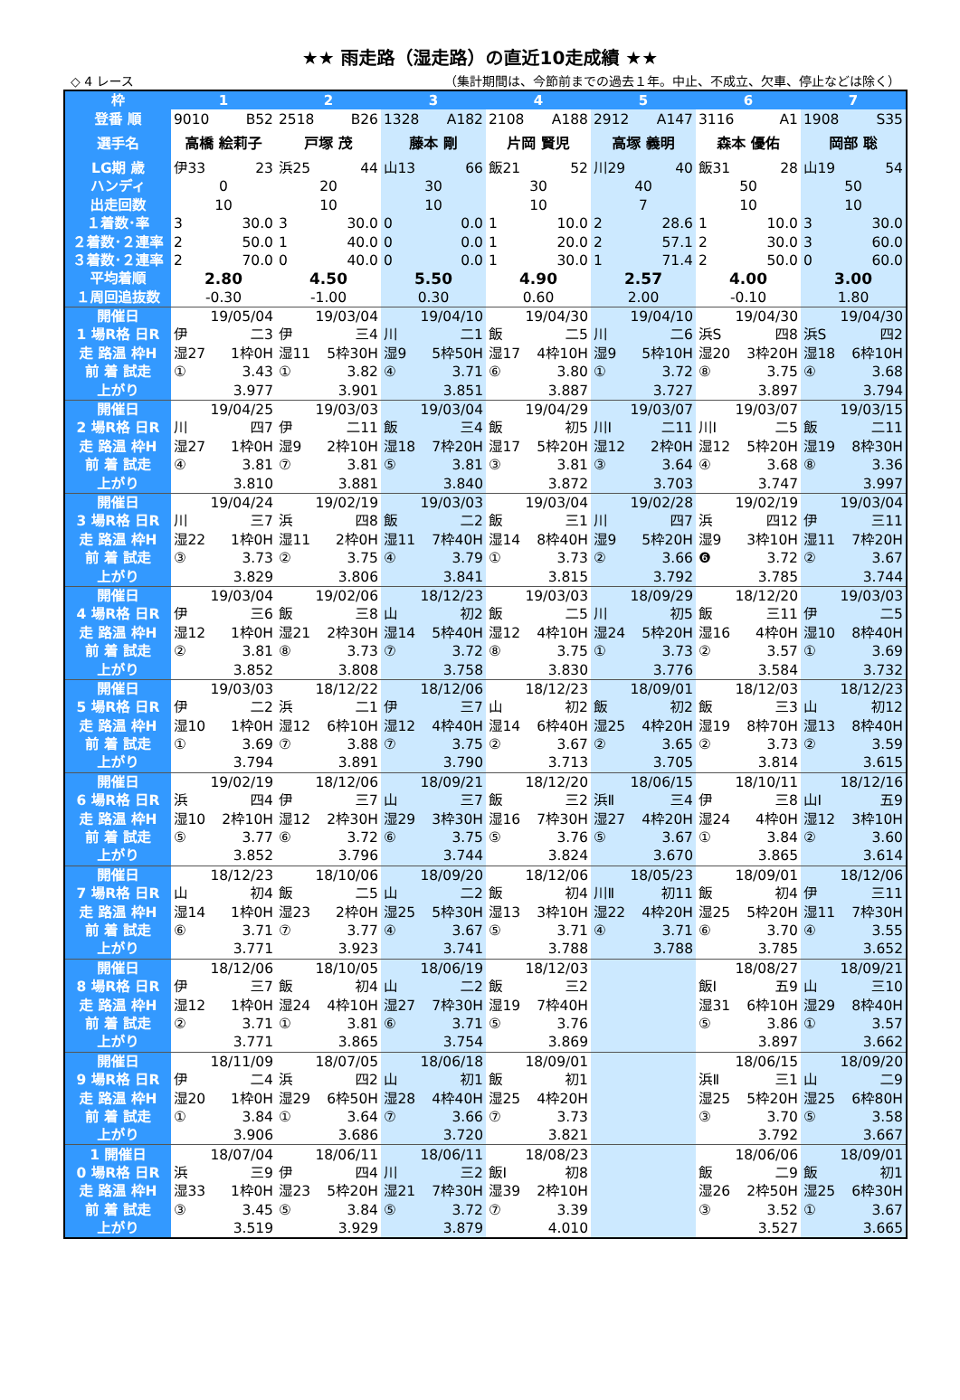★★ 雨走路（湿走路）の直近10走成績 ★★
◇ 4 レース （集計期間は、今節前までの過去１年。中止、不成立、欠車、停止などは除く）
| 枠 | 1 | 2 | 3 | 4 | 5 | 6 | 7 |
| --- | --- | --- | --- | --- | --- | --- | --- |
| 登番 順 | 9010 B52 | 2518 B26 | 1328 A182 | 2108 A188 | 2912 A147 | 3116 A1 | 1908 S35 |
| 選手名 | 高橋 絵莉子 | 戸塚 茂 | 藤本 剛 | 片岡 賢児 | 高塚 義明 | 森本 優佑 | 岡部 聡 |
| LG期 歳 | 伊33 23 | 浜25 44 | 山13 66 | 飯21 52 | 川29 40 | 飯31 28 | 山19 54 |
| ハンディ | 0 | 20 | 30 | 30 | 40 | 50 | 50 |
| 出走回数 | 10 | 10 | 10 | 10 | 7 | 10 | 10 |
| １着数･率 | 3 30.0 | 3 30.0 | 0 0.0 | 1 10.0 | 2 28.6 | 1 10.0 | 3 30.0 |
| ２着数･２連率 | 2 50.0 | 1 40.0 | 0 0.0 | 1 20.0 | 2 57.1 | 2 30.0 | 3 60.0 |
| ３着数･２連率 | 2 70.0 | 0 40.0 | 0 0.0 | 1 30.0 | 1 71.4 | 2 50.0 | 0 60.0 |
| 平均着順 | 2.80 | 4.50 | 5.50 | 4.90 | 2.57 | 4.00 | 3.00 |
| １周回追抜数 | -0.30 | -1.00 | 0.30 | 0.60 | 2.00 | -0.10 | 1.80 |
| 開催日 | 19/05/04 | 19/03/04 | 19/04/10 | 19/04/30 | 19/04/10 | 19/04/30 | 19/04/30 |
| 1 場R格 日R | 伊 二3 | 伊 三4 | 川 二1 | 飯 二5 | 川 二6 | 浜S 四8 | 浜S 四2 |
| 走 路温 枠H | 湿27 1枠0H | 湿11 5枠30H | 湿9 5枠50H | 湿17 4枠10H | 湿9 5枠10H | 湿20 3枠20H | 湿18 6枠10H |
| 前 着 試走 | ① 3.43 | ① 3.82 | ④ 3.71 | ⑥ 3.80 | ① 3.72 | ⑧ 3.75 | ④ 3.68 |
| 上がり | 3.977 | 3.901 | 3.851 | 3.887 | 3.727 | 3.897 | 3.794 |
| 開催日 | 19/04/25 | 19/03/03 | 19/03/04 | 19/04/29 | 19/03/07 | 19/03/07 | 19/03/15 |
| 2 場R格 日R | 川 四7 | 伊 二11 | 飯 三4 | 飯 初5 | 川Ⅰ 二11 | 川Ⅰ 二5 | 飯 二11 |
| 走 路温 枠H | 湿27 1枠0H | 湿9 2枠10H | 湿18 7枠20H | 湿17 5枠20H | 湿12 2枠0H | 湿12 5枠20H | 湿19 8枠30H |
| 前 着 試走 | ④ 3.81 | ⑦ 3.81 | ⑤ 3.81 | ③ 3.81 | ③ 3.64 | ④ 3.68 | ⑧ 3.36 |
| 上がり | 3.810 | 3.881 | 3.840 | 3.872 | 3.703 | 3.747 | 3.997 |
| 開催日 | 19/04/24 | 19/02/19 | 19/03/03 | 19/03/04 | 19/02/28 | 19/02/19 | 19/03/04 |
| 3 場R格 日R | 川 三7 | 浜 四8 | 飯 二2 | 飯 三1 | 川 四7 | 浜 四12 | 伊 三11 |
| 走 路温 枠H | 湿22 1枠0H | 湿11 2枠0H | 湿11 7枠40H | 湿14 8枠40H | 湿9 5枠20H | 湿9 3枠10H | 湿11 7枠20H |
| 前 着 試走 | ③ 3.73 | ② 3.75 | ④ 3.79 | ① 3.73 | ② 3.66 | ❻ 3.72 | ② 3.67 |
| 上がり | 3.829 | 3.806 | 3.841 | 3.815 | 3.792 | 3.785 | 3.744 |
| 開催日 | 19/03/04 | 19/02/06 | 18/12/23 | 19/03/03 | 18/09/29 | 18/12/20 | 19/03/03 |
| 4 場R格 日R | 伊 三6 | 飯 三8 | 山 初2 | 飯 二5 | 川 初5 | 飯 三11 | 伊 二5 |
| 走 路温 枠H | 湿12 1枠0H | 湿21 2枠30H | 湿14 5枠40H | 湿12 4枠10H | 湿24 5枠20H | 湿16 4枠0H | 湿10 8枠40H |
| 前 着 試走 | ② 3.81 | ⑧ 3.73 | ⑦ 3.72 | ⑧ 3.75 | ① 3.73 | ② 3.57 | ① 3.69 |
| 上がり | 3.852 | 3.808 | 3.758 | 3.830 | 3.776 | 3.584 | 3.732 |
| 開催日 | 19/03/03 | 18/12/22 | 18/12/06 | 18/12/23 | 18/09/01 | 18/12/03 | 18/12/23 |
| 5 場R格 日R | 伊 二2 | 浜 二1 | 伊 三7 | 山 初2 | 飯 初2 | 飯 三3 | 山 初12 |
| 走 路温 枠H | 湿10 1枠0H | 湿12 6枠10H | 湿12 4枠40H | 湿14 6枠40H | 湿25 4枠20H | 湿19 8枠70H | 湿13 8枠40H |
| 前 着 試走 | ① 3.69 | ⑦ 3.88 | ⑦ 3.75 | ② 3.67 | ② 3.65 | ② 3.73 | ② 3.59 |
| 上がり | 3.794 | 3.891 | 3.790 | 3.713 | 3.705 | 3.814 | 3.615 |
| 開催日 | 19/02/19 | 18/12/06 | 18/09/21 | 18/12/20 | 18/06/15 | 18/10/11 | 18/12/16 |
| 6 場R格 日R | 浜 四4 | 伊 三7 | 山 三7 | 飯 三2 | 浜Ⅱ 三4 | 伊 三8 | 山Ⅰ 五9 |
| 走 路温 枠H | 湿10 2枠10H | 湿12 2枠30H | 湿29 3枠30H | 湿16 7枠30H | 湿27 4枠20H | 湿24 4枠0H | 湿12 3枠10H |
| 前 着 試走 | ⑤ 3.77 | ⑥ 3.72 | ⑥ 3.75 | ⑤ 3.76 | ⑤ 3.67 | ① 3.84 | ② 3.60 |
| 上がり | 3.852 | 3.796 | 3.744 | 3.824 | 3.670 | 3.865 | 3.614 |
| 開催日 | 18/12/23 | 18/10/06 | 18/09/20 | 18/12/06 | 18/05/23 | 18/09/01 | 18/12/06 |
| 7 場R格 日R | 山 初4 | 飯 二5 | 山 二2 | 飯 初4 | 川Ⅱ 初11 | 飯 初4 | 伊 三11 |
| 走 路温 枠H | 湿14 1枠0H | 湿23 2枠0H | 湿25 5枠30H | 湿13 3枠10H | 湿22 4枠20H | 湿25 5枠20H | 湿11 7枠30H |
| 前 着 試走 | ⑥ 3.71 | ⑦ 3.77 | ④ 3.67 | ⑤ 3.71 | ④ 3.71 | ⑥ 3.70 | ④ 3.55 |
| 上がり | 3.771 | 3.923 | 3.741 | 3.788 | 3.788 | 3.785 | 3.652 |
| 開催日 | 18/12/06 | 18/10/05 | 18/06/19 | 18/12/03 | | 18/08/27 | 18/09/21 |
| 8 場R格 日R | 伊 三7 | 飯 初4 | 山 二2 | 飯 三2 | | 飯Ⅰ 五9 | 山 三10 |
| 走 路温 枠H | 湿12 1枠0H | 湿24 4枠10H | 湿27 7枠30H | 湿19 7枠40H | | 湿31 6枠10H | 湿29 8枠40H |
| 前 着 試走 | ② 3.71 | ① 3.81 | ⑥ 3.71 | ⑤ 3.76 | | ⑤ 3.86 | ① 3.57 |
| 上がり | 3.771 | 3.865 | 3.754 | 3.869 | | 3.897 | 3.662 |
| 開催日 | 18/11/09 | 18/07/05 | 18/06/18 | 18/09/01 | | 18/06/15 | 18/09/20 |
| 9 場R格 日R | 伊 二4 | 浜 四2 | 山 初1 | 飯 初1 | | 浜Ⅱ 三1 | 山 二9 |
| 走 路温 枠H | 湿20 1枠0H | 湿29 6枠50H | 湿28 4枠40H | 湿25 4枠20H | | 湿25 5枠20H | 湿25 6枠80H |
| 前 着 試走 | ① 3.84 | ① 3.64 | ⑦ 3.66 | ⑦ 3.73 | | ③ 3.70 | ⑤ 3.58 |
| 上がり | 3.906 | 3.686 | 3.720 | 3.821 | | 3.792 | 3.667 |
| 1 開催日 | 18/07/04 | 18/06/11 | 18/06/11 | 18/08/23 | | 18/06/06 | 18/09/01 |
| 0 場R格 日R | 浜 三9 | 伊 四4 | 川 三2 | 飯Ⅰ 初8 | | 飯 二9 | 飯 初1 |
| 走 路温 枠H | 湿33 1枠0H | 湿23 5枠20H | 湿21 7枠30H | 湿39 2枠10H | | 湿26 2枠50H | 湿25 6枠30H |
| 前 着 試走 | ③ 3.45 | ⑤ 3.84 | ⑤ 3.72 | ⑦ 3.39 | | ③ 3.52 | ① 3.67 |
| 上がり | 3.519 | 3.929 | 3.879 | 4.010 | | 3.527 | 3.665 |